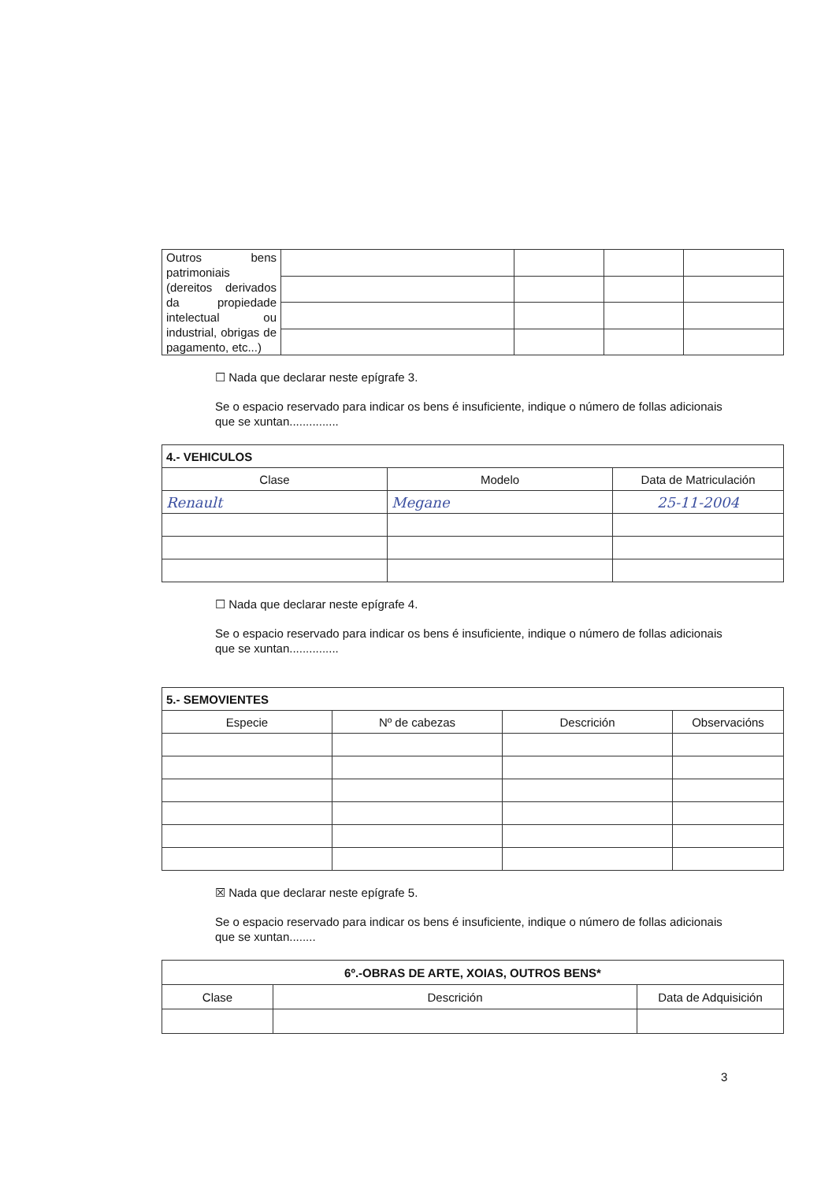| Outros bens patrimoniais (dereitos derivados da propiedade intelectual ou industrial, obrigas de pagamento, etc...) | | | | |
☐ Nada que declarar neste epígrafe 3.
Se o espacio reservado para indicar os bens é insuficiente, indique o número de follas adicionais que se xuntan...............
| 4.- VEHICULOS | | |
| --- | --- | --- |
| Clase | Modelo | Data de Matriculación |
| Renault | Megane | 25-11-2004 |
☐ Nada que declarar neste epígrafe 4.
Se o espacio reservado para indicar os bens é insuficiente, indique o número de follas adicionais que se xuntan...............
| 5.- SEMOVIENTES | | | |
| --- | --- | --- | --- |
| Especie | Nº de cabezas | Descrición | Observacións |
☒ Nada que declarar neste epígrafe 5.
Se o espacio reservado para indicar os bens é insuficiente, indique o número de follas adicionais que se xuntan........
| 6º.-OBRAS DE ARTE, XOIAS, OUTROS BENS* | | |
| --- | --- | --- |
| Clase | Descrición | Data de Adquisición |
3